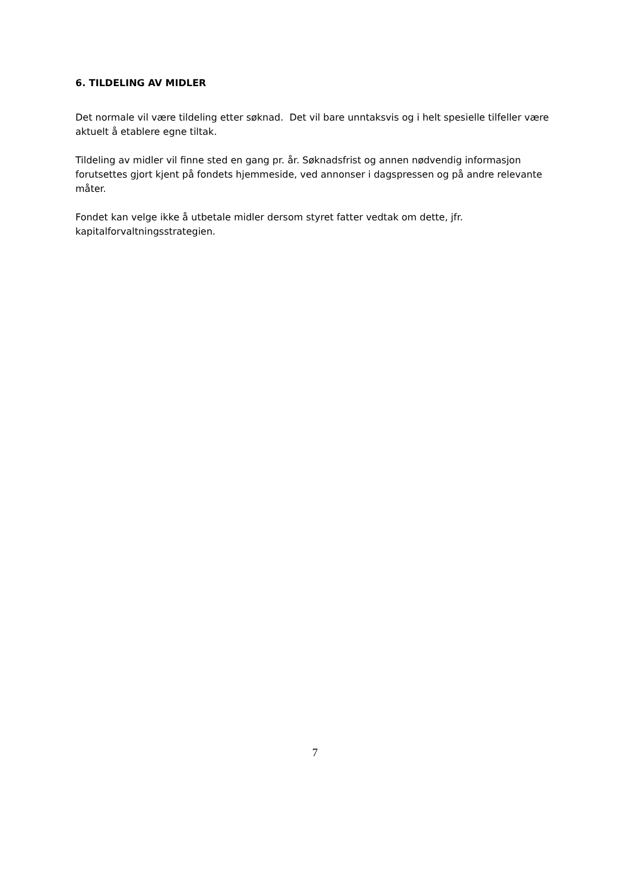6. TILDELING AV MIDLER
Det normale vil være tildeling etter søknad. Det vil bare unntaksvis og i helt spesielle tilfeller være aktuelt å etablere egne tiltak.
Tildeling av midler vil finne sted en gang pr. år. Søknadsfrist og annen nødvendig informasjon forutsettes gjort kjent på fondets hjemmeside, ved annonser i dagspressen og på andre relevante måter.
Fondet kan velge ikke å utbetale midler dersom styret fatter vedtak om dette, jfr. kapitalforvaltningsstrategien.
7